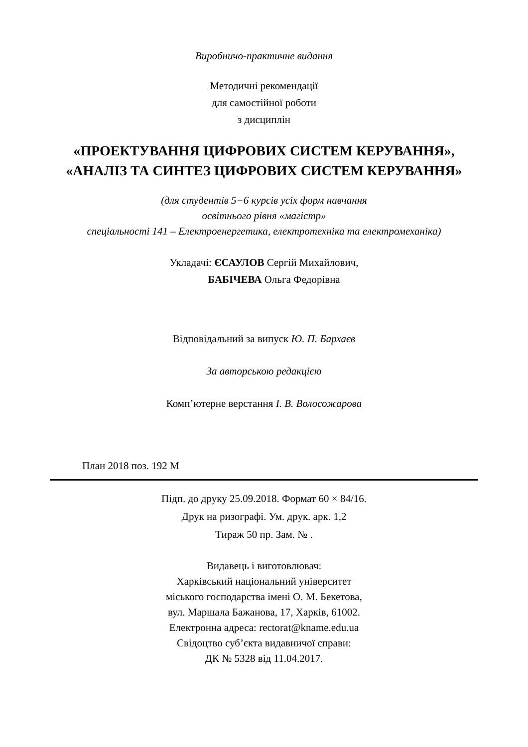Виробничо-практичне видання
Методичні рекомендації
для самостійної роботи
з дисциплін
«ПРОЕКТУВАННЯ ЦИФРОВИХ СИСТЕМ КЕРУВАННЯ»,
«АНАЛІЗ ТА СИНТЕЗ ЦИФРОВИХ СИСТЕМ КЕРУВАННЯ»
(для студентів 5−6 курсів усіх форм навчання
освітнього рівня «магістр»
спеціальності 141 – Електроенергетика, електротехніка та електромеханіка)
Укладачі: ЄСАУЛОВ Сергій Михайлович,
БАБІЧЕВА Ольга Федорівна
Відповідальний за випуск Ю. П. Бархаєв
За авторською редакцією
Комп’ютерне верстання І. В. Волосожарова
План 2018 поз. 192 М
Підп. до друку 25.09.2018. Формат 60 × 84/16.
Друк на ризографі. Ум. друк. арк. 1,2
Тираж 50 пр. Зам. № .
Видавець і виготовлювач:
Харківський національний університет
міського господарства імені О. М. Бекетова,
вул. Маршала Бажанова, 17, Харків, 61002.
Електронна адреса: rectorat@kname.edu.ua
Свідоцтво суб’єкта видавничої справи:
ДК № 5328 від 11.04.2017.